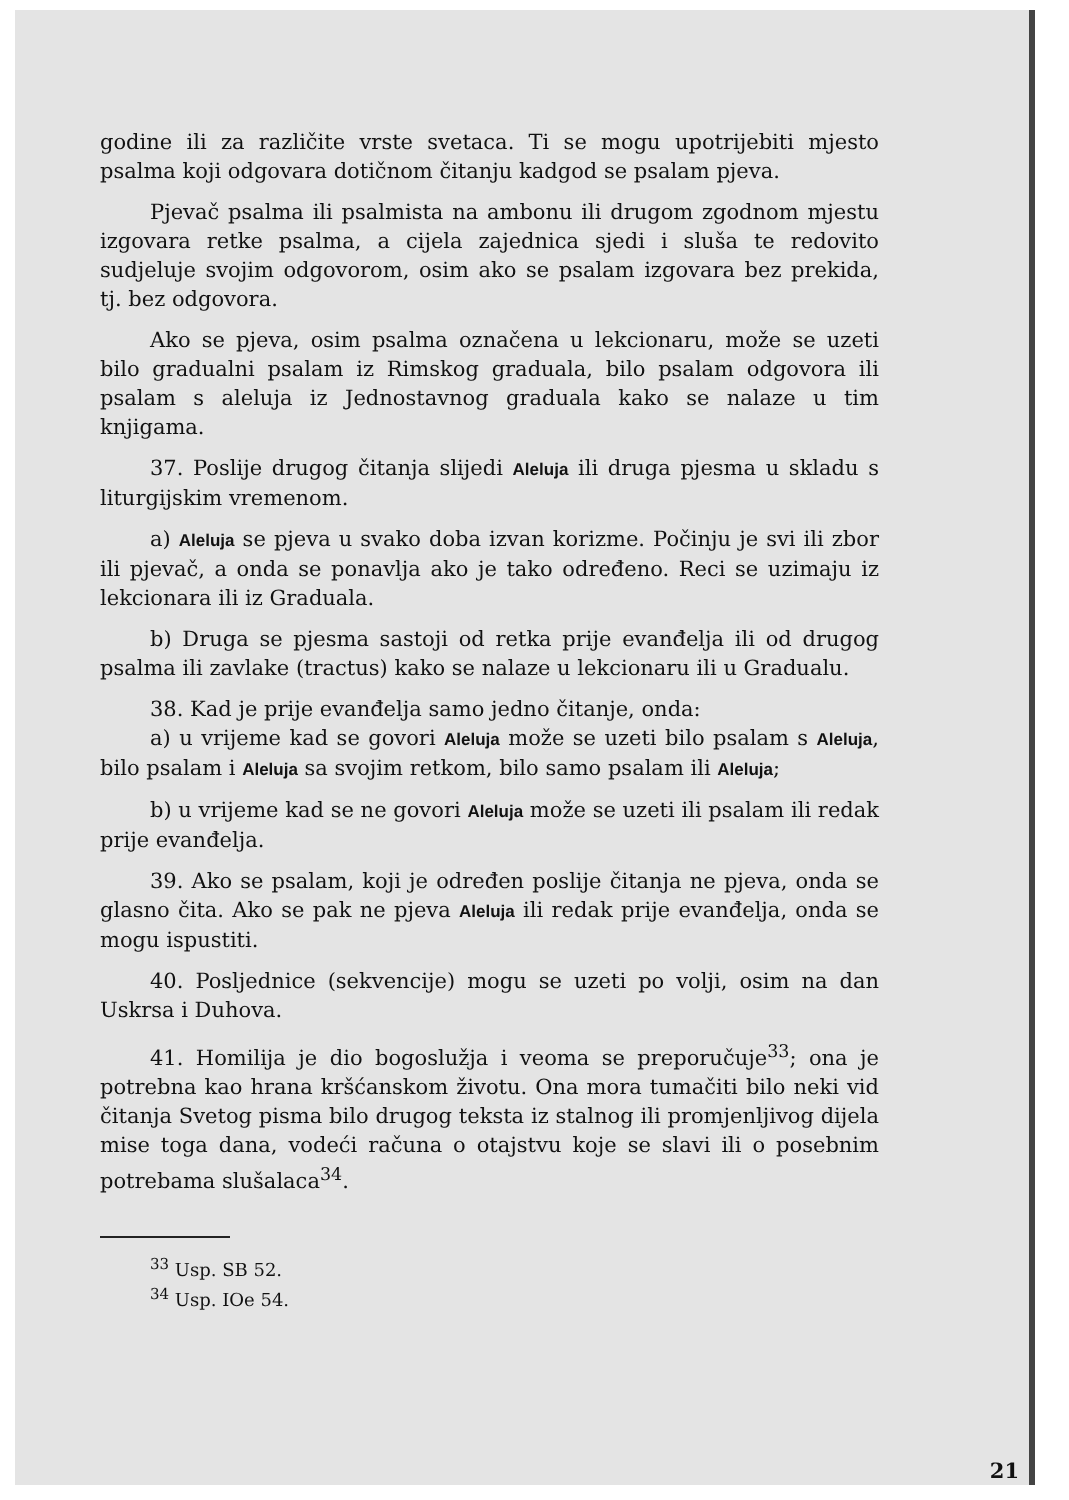godine ili za različite vrste svetaca. Ti se mogu upotrijebiti mjesto psalma koji odgovara dotičnom čitanju kadgod se psalam pjeva.
Pjevač psalma ili psalmista na ambonu ili drugom zgodnom mjestu izgovara retke psalma, a cijela zajednica sjedi i sluša te redovito sudjeluje svojim odgovorom, osim ako se psalam izgovara bez prekida, tj. bez odgovora.
Ako se pjeva, osim psalma označena u lekcionaru, može se uzeti bilo gradualni psalam iz Rimskog graduala, bilo psalam odgovora ili psalam s aleluja iz Jednostavnog graduala kako se nalaze u tim knjigama.
37. Poslije drugog čitanja slijedi Aleluja ili druga pjesma u skladu s liturgijskim vremenom.
a) Aleluja se pjeva u svako doba izvan korizme. Počinju je svi ili zbor ili pjevač, a onda se ponavlja ako je tako određeno. Reci se uzimaju iz lekcionara ili iz Graduala.
b) Druga se pjesma sastoji od retka prije evanđelja ili od drugog psalma ili zavlake (tractus) kako se nalaze u lekcionaru ili u Gradualu.
38. Kad je prije evanđelja samo jedno čitanje, onda:
a) u vrijeme kad se govori Aleluja može se uzeti bilo psalam s Aleluja, bilo psalam i Aleluja sa svojim retkom, bilo samo psalam ili Aleluja;
b) u vrijeme kad se ne govori Aleluja može se uzeti ili psalam ili redak prije evanđelja.
39. Ako se psalam, koji je određen poslije čitanja ne pjeva, onda se glasno čita. Ako se pak ne pjeva Aleluja ili redak prije evanđelja, onda se mogu ispustiti.
40. Posljednice (sekvencije) mogu se uzeti po volji, osim na dan Uskrsa i Duhova.
41. Homilija je dio bogoslužja i veoma se preporučuje<sup>33</sup>; ona je potrebna kao hrana kršćanskom životu. Ona mora tumačiti bilo neki vid čitanja Svetog pisma bilo drugog teksta iz stalnog ili promjenljivog dijela mise toga dana, vodeći računa o otajstvu koje se slavi ili o posebnim potrebama slušalaca<sup>34</sup>.
<sup>33</sup> Usp. SB 52.
<sup>34</sup> Usp. IOe 54.
21